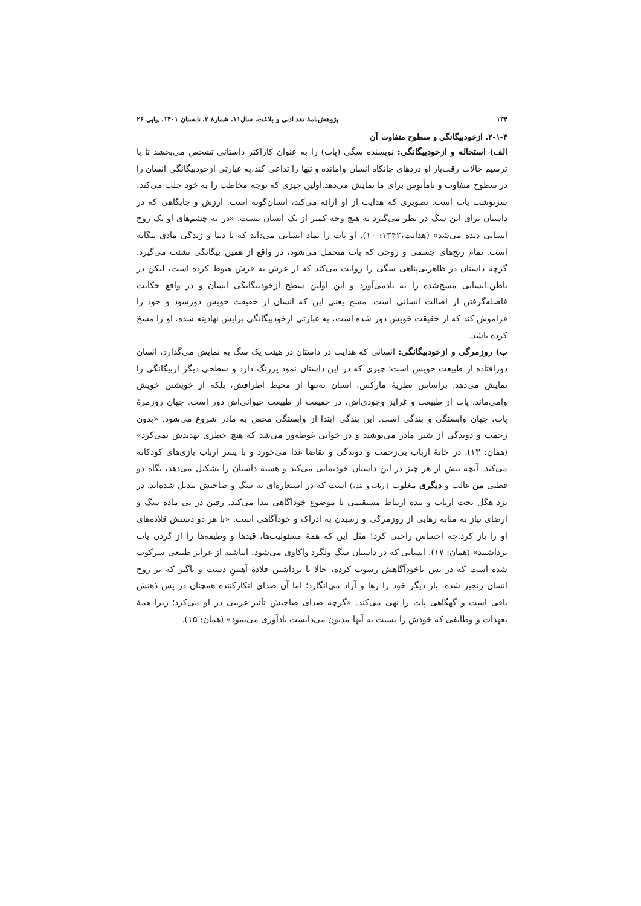۱۳۴ پژوهش‌نامهٔ نقد ادبی و بلاغت، سال۱۱، شمارهٔ ۲، تابستان ۱۴۰۱، پیاپی ۲۶
۲-۱-۳. ازخودبیگانگی و سطوح متفاوت آن
الف) استحاله و ازخودبیگانگی: نویسنده سگی (پات) را به عنوان کاراکتر داستانی تشخص می‌بخشد تا با ترسیم حالات رقت‌بار او دردهای جانکاه انسان وامانده و تنها را تداعی کند،به عبارتی ازخودبیگانگی انسان را در سطوح متفاوت و نامأنوس برای ما نمایش می‌دهد.اولین چیزی که توجه مخاطب را به خود جلب می‌کند، سرنوشت پات است. تصویری که هدایت از او ارائه می‌کند، انسان‌گونه است. ارزش و جایگاهی که در داستان برای این سگ در نظر می‌گیرد به هیچ وجه کمتر از یک انسان نیست. «در ته چشم‌های او یک روح انسانی دیده می‌شد» (هدایت،۱۳۴۲: ۱۰). او پات را نماد انسانی می‌داند که با دنیا و زندگی مادی بیگانه است. تمام رنج‌های جسمی و روحی که پات متحمل می‌شود، در واقع از همین بیگانگی نشئت می‌گیرد. گرچه داستان در ظاهربی‌پناهی سگی را روایت می‌کند که از عرش به فرش هبوط کرده است، لیکن در باطن،انسانی مسخ‌شده را به یادمی‌آورد و این اولین سطح ازخودبیگانگی انسان و در واقع حکایت فاصله‌گرفتن از اصالت انسانی است. مسخ یعنی این که انسان از حقیقت خویش دورشود و خود را فراموش کند که از حقیقت خویش دور شده است، به عبارتی ازخودبیگانگی برایش نهادینه شده، او را مسخ کرده باشد.
ب) روزمرگی و ازخودبیگانگی: انسانی که هدایت در داستان در هیئت یک سگ به نمایش می‌گذارد، انسان دورافتاده از طبیعت خویش است؛ چیزی که در این داستان نمود پررنگ دارد و سطحی دیگر ازبیگانگی را نمایش می‌دهد. براساس نظریهٔ مارکس، انسان نه‌تنها از محیط اطرافش، بلکه از خویشتن خویش وامی‌ماند. پات از طبیعت و غرایز وجودی‌اش، در حقیقت از طبیعت حیوانی‌اش دور است. جهان روزمرهٔ پات، جهان وابستگی و بندگی است. این بندگی ابتدا از وابستگی محض به مادر شروع می‌شود. «بدون زحمت و دوندگی از شیر مادر می‌نوشید و در خوابی غوطه‌ور می‌شد که هیچ خطری تهدیدش نمی‌کرد» (همان: ۱۳). در خانهٔ ارباب بی‌زحمت و دوندگی و تقاضا غذا می‌خورد و با پسر ارباب بازی‌های کودکانه می‌کند. آنچه بیش از هر چیز در این داستان خودنمایی می‌کند و هستهٔ داستان را تشکیل می‌دهد، نگاه دو قطبی من غالب و دیگری مغلوب (ارباب و بنده) است که در استعاره‌ای به سگ و صاحبش تبدیل شده‌اند. در نزد هگل بحث ارباب و بنده ارتباط مستقیمی با موضوع خوداگاهی پیدا می‌کند. رفتن در پی ماده سگ و ارضای نیاز به مثابه رهایی از روزمرگی و رسیدن به ادراک و خودآگاهی است. «با هر دو دستش قلاده‌های او را باز کرد.چه احساس راحتی کرد! مثل این که همهٔ مسئولیت‌ها، قیدها و وظیفه‌ها را از گردن پات برداشتند» (همان: ۱۷). انسانی که در داستان سگ ولگرد واکاوی می‌شود، انباشته از غرایز طبیعی سرکوب شده است که در پس ناخودآگاهش رسوب کرده، حالا با برداشتن قلادهٔ آهنینِ دست و پاگیر که بر روح انسان زنجیر شده، بار دیگر خود را رها و آزاد می‌انگارد؛ اما آن صدای انکارکننده همچنان در پس ذهنش باقی است و گهگاهی پات را نهی می‌کند. «گرچه صدای صاحبش تأثیر غریبی در او می‌کرد؛ زیرا همهٔ تعهدات و وظایفی که خودش را نسبت به آنها مدیون می‌دانست یادآوری می‌نمود» (همان: ۱۵).